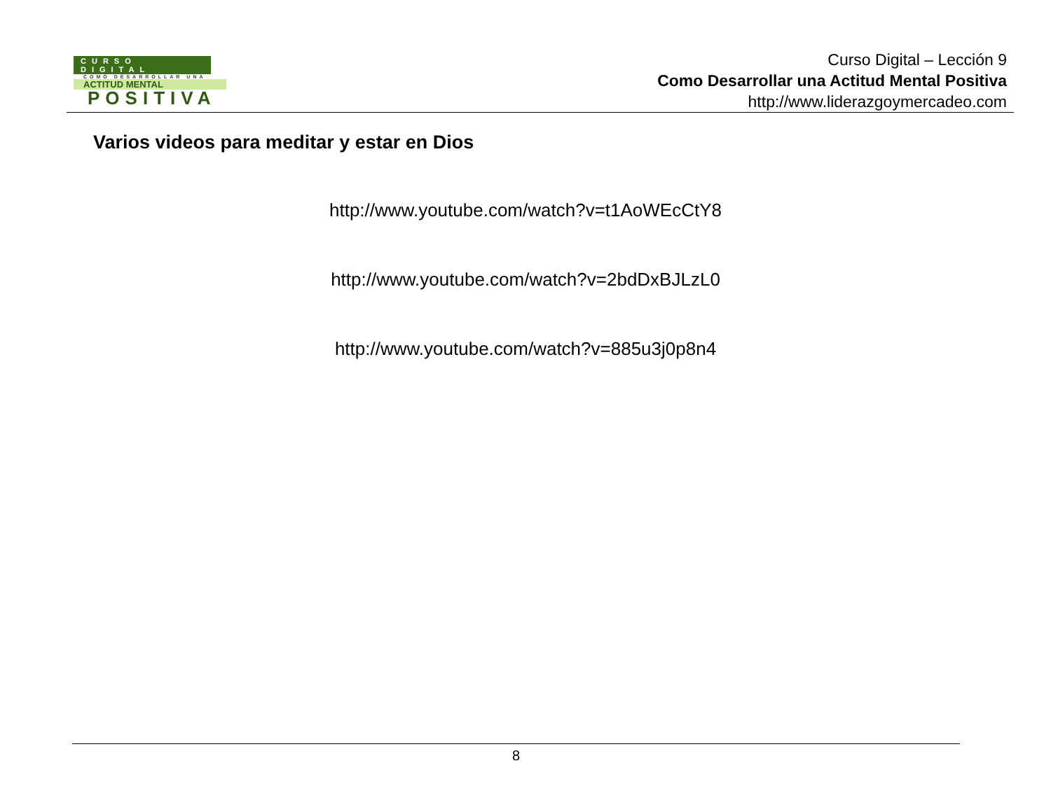CURSO DIGITAL
COMO DESARROLLAR UNA
ACTITUD MENTAL
POSITIVA
Curso Digital – Lección 9
Como Desarrollar una Actitud Mental Positiva
http://www.liderazgoymercadeo.com
Varios videos para meditar y estar en Dios
http://www.youtube.com/watch?v=t1AoWEcCtY8
http://www.youtube.com/watch?v=2bdDxBJLzL0
http://www.youtube.com/watch?v=885u3j0p8n4
8